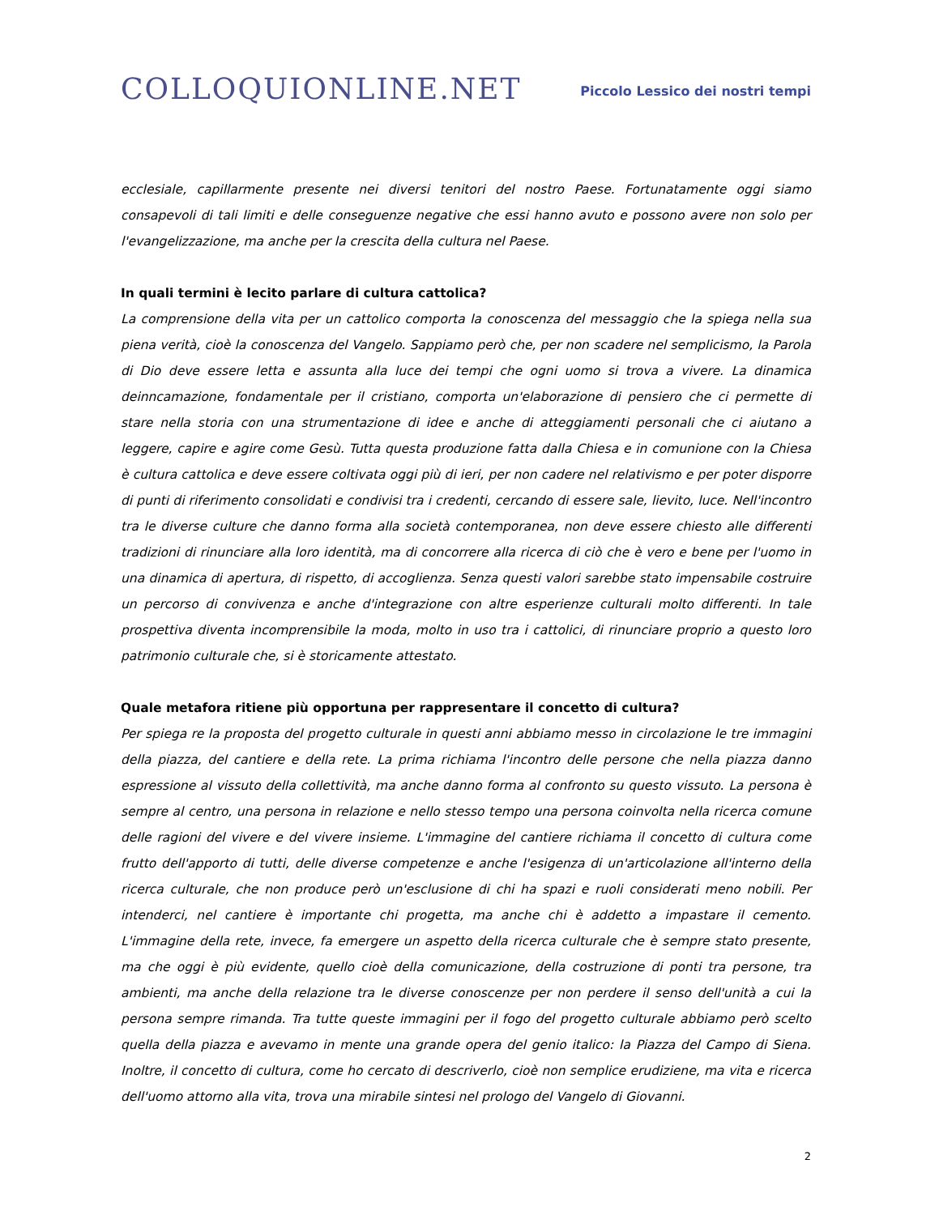COLLOQUIONLINE.NET
Piccolo Lessico dei nostri tempi
ecclesiale, capillarmente presente nei diversi tenitori del nostro Paese. Fortunatamente oggi siamo consapevoli di tali limiti e delle conseguenze negative che essi hanno avuto e possono avere non solo per l'evangelizzazione, ma anche per la crescita della cultura nel Paese.
In quali termini è lecito parlare di cultura cattolica?
La comprensione della vita per un cattolico comporta la conoscenza del messaggio che la spiega nella sua piena verità, cioè la conoscenza del Vangelo. Sappiamo però che, per non scadere nel semplicismo, la Parola di Dio deve essere letta e assunta alla luce dei tempi che ogni uomo si trova a vivere. La dinamica deinncamazione, fondamentale per il cristiano, comporta un'elaborazione di pensiero che ci permette di stare nella storia con una strumentazione di idee e anche di atteggiamenti personali che ci aiutano a leggere, capire e agire come Gesù. Tutta questa produzione fatta dalla Chiesa e in comunione con la Chiesa è cultura cattolica e deve essere coltivata oggi più di ieri, per non cadere nel relativismo e per poter disporre di punti di riferimento consolidati e condivisi tra i credenti, cercando di essere sale, lievito, luce. Nell'incontro tra le diverse culture che danno forma alla società contemporanea, non deve essere chiesto alle differenti tradizioni di rinunciare alla loro identità, ma di concorrere alla ricerca di ciò che è vero e bene per l'uomo in una dinamica di apertura, di rispetto, di accoglienza. Senza questi valori sarebbe stato impensabile costruire un percorso di convivenza e anche d'integrazione con altre esperienze culturali molto differenti. In tale prospettiva diventa incomprensibile la moda, molto in uso tra i cattolici, di rinunciare proprio a questo loro patrimonio culturale che, si è storicamente attestato.
Quale metafora ritiene più opportuna per rappresentare il concetto di cultura?
Per spiega re la proposta del progetto culturale in questi anni abbiamo messo in circolazione le tre immagini della piazza, del cantiere e della rete. La prima richiama l'incontro delle persone che nella piazza danno espressione al vissuto della collettività, ma anche danno forma al confronto su questo vissuto. La persona è sempre al centro, una persona in relazione e nello stesso tempo una persona coinvolta nella ricerca comune delle ragioni del vivere e del vivere insieme. L'immagine del cantiere richiama il concetto di cultura come frutto dell'apporto di tutti, delle diverse competenze e anche l'esigenza di un'articolazione all'interno della ricerca culturale, che non produce però un'esclusione di chi ha spazi e ruoli considerati meno nobili. Per intenderci, nel cantiere è importante chi progetta, ma anche chi è addetto a impastare il cemento. L'immagine della rete, invece, fa emergere un aspetto della ricerca culturale che è sempre stato presente, ma che oggi è più evidente, quello cioè della comunicazione, della costruzione di ponti tra persone, tra ambienti, ma anche della relazione tra le diverse conoscenze per non perdere il senso dell'unità a cui la persona sempre rimanda. Tra tutte queste immagini per il fogo del progetto culturale abbiamo però scelto quella della piazza e avevamo in mente una grande opera del genio italico: la Piazza del Campo di Siena. Inoltre, il concetto di cultura, come ho cercato di descriverlo, cioè non semplice erudiziene, ma vita e ricerca dell'uomo attorno alla vita, trova una mirabile sintesi nel prologo del Vangelo di Giovanni.
2